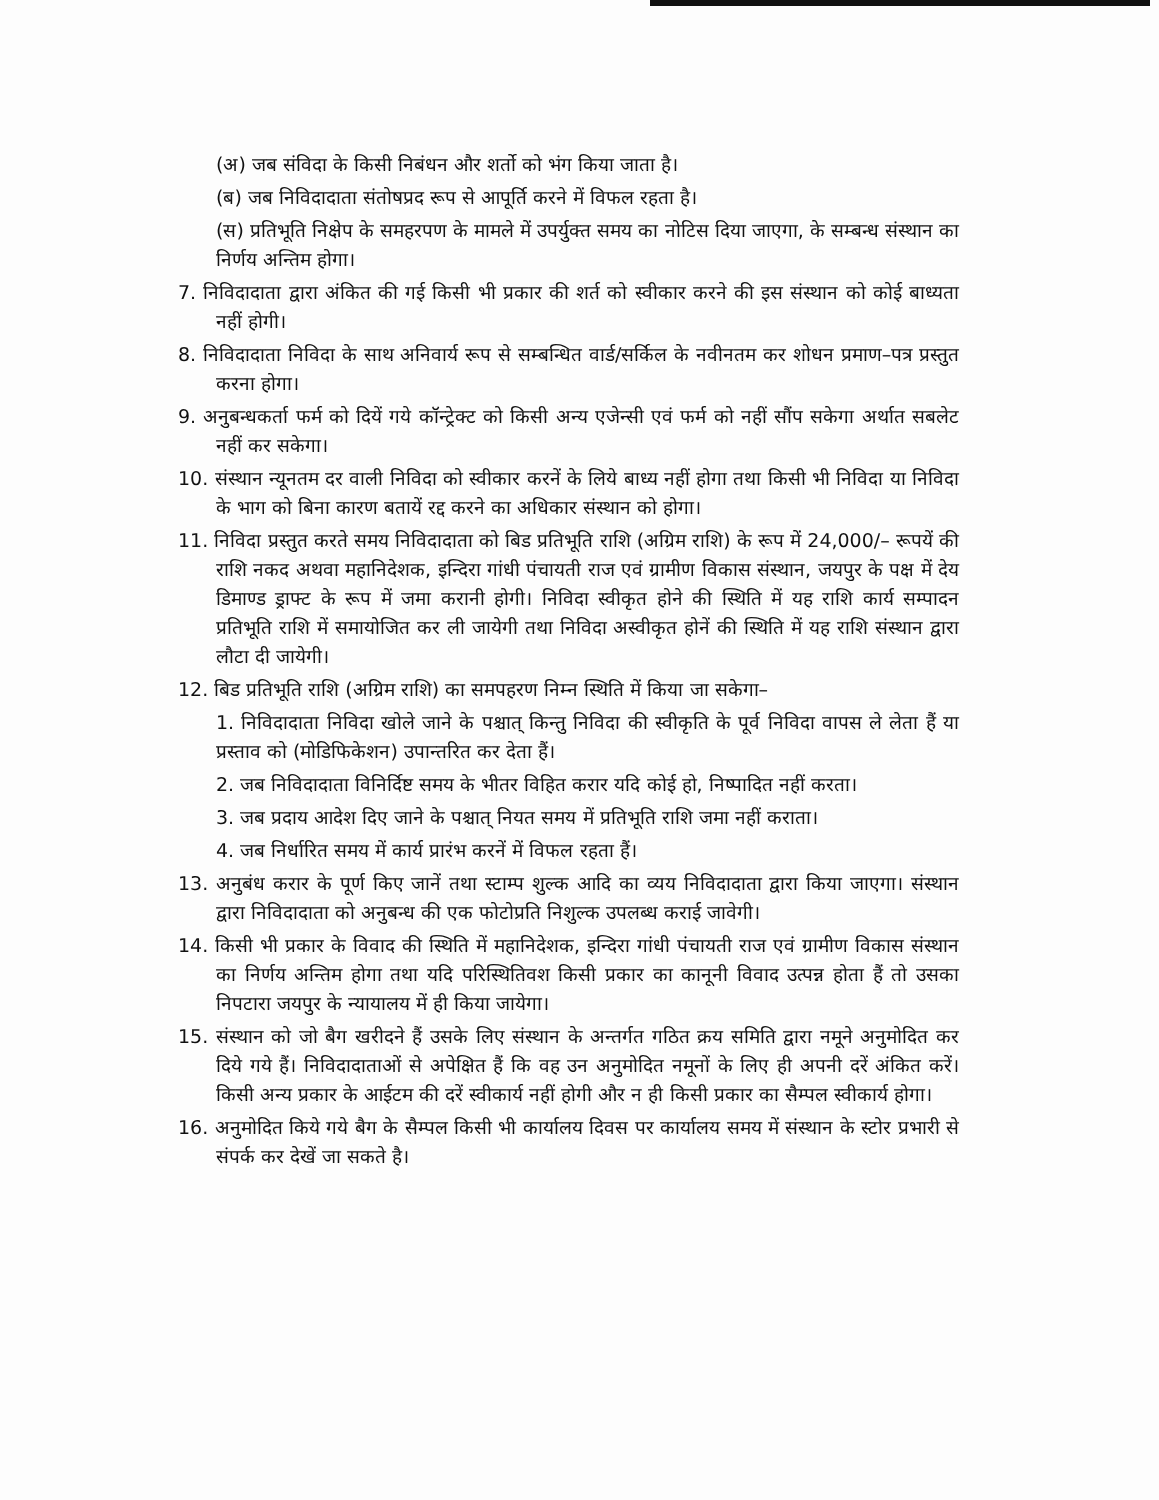(अ) जब संविदा के किसी निबंधन और शर्तो को भंग किया जाता है।
(ब) जब निविदादाता संतोषप्रद रूप से आपूर्ति करने में विफल रहता है।
(स) प्रतिभूति निक्षेप के समहरपण के मामले में उपर्युक्त समय का नोटिस दिया जाएगा, के सम्बन्ध संस्थान का निर्णय अन्तिम होगा।
7. निविदादाता द्वारा अंकित की गई किसी भी प्रकार की शर्त को स्वीकार करने की इस संस्थान को कोई बाध्यता नहीं होगी।
8. निविदादाता निविदा के साथ अनिवार्य रूप से सम्बन्धित वार्ड/सर्किल के नवीनतम कर शोधन प्रमाण–पत्र प्रस्तुत करना होगा।
9. अनुबन्धकर्ता फर्म को दियें गये कॉन्ट्रेक्ट को किसी अन्य एजेन्सी एवं फर्म को नहीं सौंप सकेगा अर्थात सबलेट नहीं कर सकेगा।
10. संस्थान न्यूनतम दर वाली निविदा को स्वीकार करनें के लिये बाध्य नहीं होगा तथा किसी भी निविदा या निविदा के भाग को बिना कारण बतायें रद्द करने का अधिकार संस्थान को होगा।
11. निविदा प्रस्तुत करते समय निविदादाता को बिड प्रतिभूति राशि (अग्रिम राशि) के रूप में 24,000/– रूपयें की राशि नकद अथवा महानिदेशक, इन्दिरा गांधी पंचायती राज एवं ग्रामीण विकास संस्थान, जयपुर के पक्ष में देय डिमाण्ड ड्राफ्ट के रूप में जमा करानी होगी। निविदा स्वीकृत होने की स्थिति में यह राशि कार्य सम्पादन प्रतिभूति राशि में समायोजित कर ली जायेगी तथा निविदा अस्वीकृत होनें की स्थिति में यह राशि संस्थान द्वारा लौटा दी जायेगी।
12. बिड प्रतिभूति राशि (अग्रिम राशि) का समपहरण निम्न स्थिति में किया जा सकेगा–
1. निविदादाता निविदा खोले जाने के पश्चात् किन्तु निविदा की स्वीकृति के पूर्व निविदा वापस ले लेता हैं या प्रस्ताव को (मोडिफिकेशन) उपान्तरित कर देता हैं।
2. जब निविदादाता विनिर्दिष्ट समय के भीतर विहित करार यदि कोई हो, निष्पादित नहीं करता।
3. जब प्रदाय आदेश दिए जाने के पश्चात् नियत समय में प्रतिभूति राशि जमा नहीं कराता।
4. जब निर्धारित समय में कार्य प्रारंभ करनें में विफल रहता हैं।
13. अनुबंध करार के पूर्ण किए जानें तथा स्टाम्प शुल्क आदि का व्यय निविदादाता द्वारा किया जाएगा। संस्थान द्वारा निविदादाता को अनुबन्ध की एक फोटोप्रति निशुल्क उपलब्ध कराई जावेगी।
14. किसी भी प्रकार के विवाद की स्थिति में महानिदेशक, इन्दिरा गांधी पंचायती राज एवं ग्रामीण विकास संस्थान का निर्णय अन्तिम होगा तथा यदि परिस्थितिवश किसी प्रकार का कानूनी विवाद उत्पन्न होता हैं तो उसका निपटारा जयपुर के न्यायालय में ही किया जायेगा।
15. संस्थान को जो बैग खरीदने हैं उसके लिए संस्थान के अन्तर्गत गठित क्रय समिति द्वारा नमूने अनुमोदित कर दिये गये हैं। निविदादाताओं से अपेक्षित हैं कि वह उन अनुमोदित नमूनों के लिए ही अपनी दरें अंकित करें। किसी अन्य प्रकार के आईटम की दरें स्वीकार्य नहीं होगी और न ही किसी प्रकार का सैम्पल स्वीकार्य होगा।
16. अनुमोदित किये गये बैग के सैम्पल किसी भी कार्यालय दिवस पर कार्यालय समय में संस्थान के स्टोर प्रभारी से संपर्क कर देखें जा सकते है।